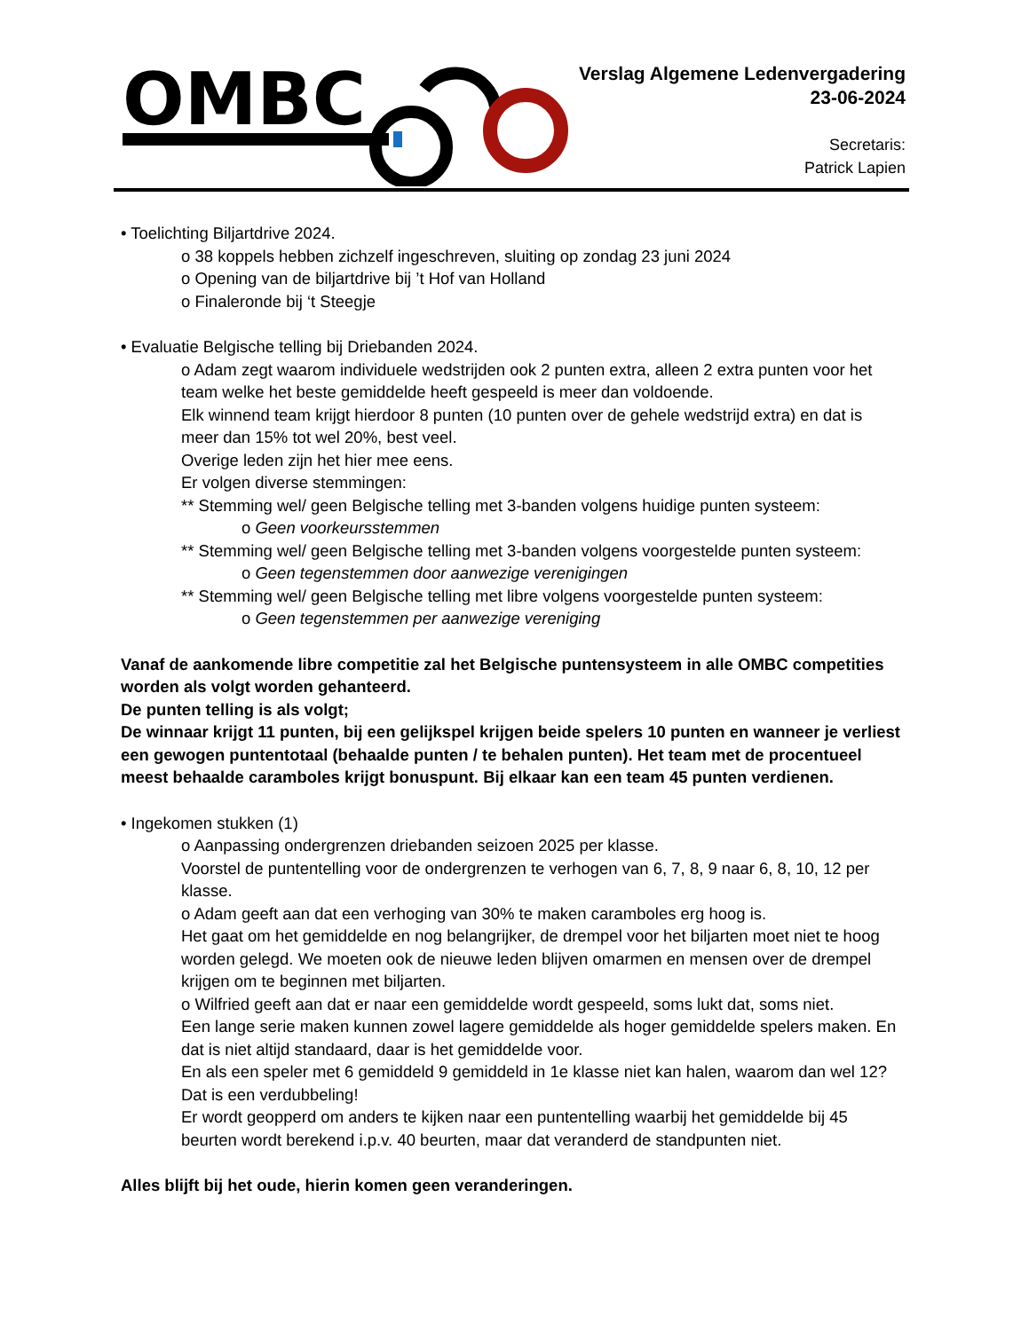OMBC
Verslag Algemene Ledenvergadering
23-06-2024
Secretaris:
Patrick Lapien
• Toelichting Biljartdrive 2024.
o 38 koppels hebben zichzelf ingeschreven, sluiting op zondag 23 juni 2024
o Opening van de biljartdrive bij ’t Hof van Holland
o Finaleronde bij ‘t Steegje
• Evaluatie Belgische telling bij Driebanden 2024.
o Adam zegt waarom individuele wedstrijden ook 2 punten extra, alleen 2 extra punten voor het team welke het beste gemiddelde heeft gespeeld is meer dan voldoende.
Elk winnend team krijgt hierdoor 8 punten (10 punten over de gehele wedstrijd extra) en dat is meer dan 15% tot wel 20%, best veel.
Overige leden zijn het hier mee eens.
Er volgen diverse stemmingen:
** Stemming wel/ geen Belgische telling met 3-banden volgens huidige punten systeem:
o Geen voorkeursstemmen
** Stemming wel/ geen Belgische telling met 3-banden volgens voorgestelde punten systeem:
o Geen tegenstemmen door aanwezige verenigingen
** Stemming wel/ geen Belgische telling met libre volgens voorgestelde punten systeem:
o Geen tegenstemmen per aanwezige vereniging
Vanaf de aankomende libre competitie zal het Belgische puntensysteem in alle OMBC competities worden als volgt worden gehanteerd.
De punten telling is als volgt;
De winnaar krijgt 11 punten, bij een gelijkspel krijgen beide spelers 10 punten en wanneer je verliest een gewogen puntentotaal (behaalde punten / te behalen punten). Het team met de procentueel meest behaalde caramboles krijgt bonuspunt. Bij elkaar kan een team 45 punten verdienen.
• Ingekomen stukken (1)
o Aanpassing ondergrenzen driebanden seizoen 2025 per klasse.
Voorstel de puntentelling voor de ondergrenzen te verhogen van 6, 7, 8, 9 naar 6, 8, 10, 12 per klasse.
o Adam geeft aan dat een verhoging van 30% te maken caramboles erg hoog is.
Het gaat om het gemiddelde en nog belangrijker, de drempel voor het biljarten moet niet te hoog worden gelegd. We moeten ook de nieuwe leden blijven omarmen en mensen over de drempel krijgen om te beginnen met biljarten.
o Wilfried geeft aan dat er naar een gemiddelde wordt gespeeld, soms lukt dat, soms niet.
Een lange serie maken kunnen zowel lagere gemiddelde als hoger gemiddelde spelers maken. En dat is niet altijd standaard, daar is het gemiddelde voor.
En als een speler met 6 gemiddeld 9 gemiddeld in 1e klasse niet kan halen, waarom dan wel 12? Dat is een verdubbeling!
Er wordt geopperd om anders te kijken naar een puntentelling waarbij het gemiddelde bij 45 beurten wordt berekend i.p.v. 40 beurten, maar dat veranderd de standpunten niet.
Alles blijft bij het oude, hierin komen geen veranderingen.